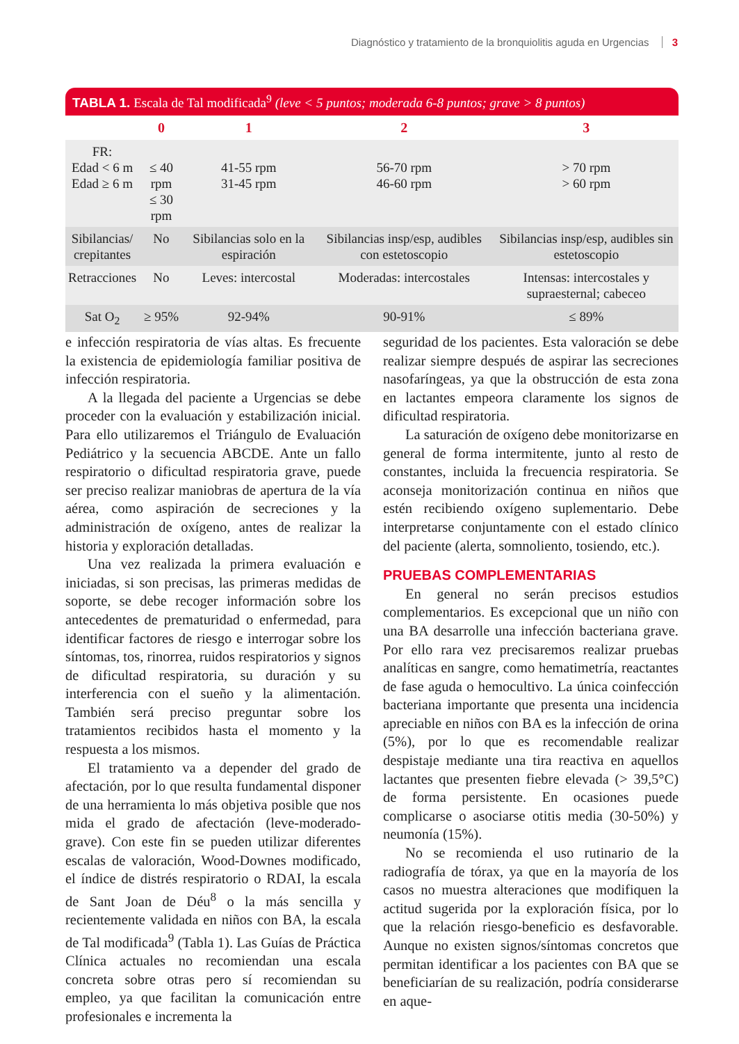Diagnóstico y tratamiento de la bronquiolitis aguda en Urgencias 3
TABLA 1. Escala de Tal modificada<sup>9</sup> (leve < 5 puntos; moderada 6-8 puntos; grave > 8 puntos)
| | 0 | 1 | 2 | 3 |
| --- | --- | --- | --- | --- |
| FR: Edad < 6 m Edad ≥ 6 m | ≤ 40 rpm ≤ 30 rpm | 41-55 rpm 31-45 rpm | 56-70 rpm 46-60 rpm | > 70 rpm > 60 rpm |
| Sibilancias/ crepitantes | No | Sibilancias solo en la espiración | Sibilancias insp/esp, audibles con estetoscopio | Sibilancias insp/esp, audibles sin estetoscopio |
| Retracciones | No | Leves: intercostal | Moderadas: intercostales | Intensas: intercostales y supraesternal; cabeceo |
| Sat O<sub>2</sub> | ≥ 95% | 92-94% | 90-91% | ≤ 89% |
e infección respiratoria de vías altas. Es frecuente la existencia de epidemiología familiar positiva de infección respiratoria.
A la llegada del paciente a Urgencias se debe proceder con la evaluación y estabilización inicial. Para ello utilizaremos el Triángulo de Evaluación Pediátrico y la secuencia ABCDE. Ante un fallo respiratorio o dificultad respiratoria grave, puede ser preciso realizar maniobras de apertura de la vía aérea, como aspiración de secreciones y la administración de oxígeno, antes de realizar la historia y exploración detalladas.
Una vez realizada la primera evaluación e iniciadas, si son precisas, las primeras medidas de soporte, se debe recoger información sobre los antecedentes de prematuridad o enfermedad, para identificar factores de riesgo e interrogar sobre los síntomas, tos, rinorrea, ruidos respiratorios y signos de dificultad respiratoria, su duración y su interferencia con el sueño y la alimentación. También será preciso preguntar sobre los tratamientos recibidos hasta el momento y la respuesta a los mismos.
El tratamiento va a depender del grado de afectación, por lo que resulta fundamental disponer de una herramienta lo más objetiva posible que nos mida el grado de afectación (leve-moderado-grave). Con este fin se pueden utilizar diferentes escalas de valoración, Wood-Downes modificado, el índice de distrés respiratorio o RDAI, la escala de Sant Joan de Déu<sup>8</sup> o la más sencilla y recientemente validada en niños con BA, la escala de Tal modificada<sup>9</sup> (Tabla 1). Las Guías de Práctica Clínica actuales no recomiendan una escala concreta sobre otras pero sí recomiendan su empleo, ya que facilitan la comunicación entre profesionales e incrementa la
seguridad de los pacientes. Esta valoración se debe realizar siempre después de aspirar las secreciones nasofaríngeas, ya que la obstrucción de esta zona en lactantes empeora claramente los signos de dificultad respiratoria.
La saturación de oxígeno debe monitorizarse en general de forma intermitente, junto al resto de constantes, incluida la frecuencia respiratoria. Se aconseja monitorización continua en niños que estén recibiendo oxígeno suplementario. Debe interpretarse conjuntamente con el estado clínico del paciente (alerta, somnoliento, tosiendo, etc.).
PRUEBAS COMPLEMENTARIAS
En general no serán precisos estudios complementarios. Es excepcional que un niño con una BA desarrolle una infección bacteriana grave. Por ello rara vez precisaremos realizar pruebas analíticas en sangre, como hematimetría, reactantes de fase aguda o hemocultivo. La única coinfección bacteriana importante que presenta una incidencia apreciable en niños con BA es la infección de orina (5%), por lo que es recomendable realizar despistaje mediante una tira reactiva en aquellos lactantes que presenten fiebre elevada (> 39,5°C) de forma persistente. En ocasiones puede complicarse o asociarse otitis media (30-50%) y neumonía (15%).
No se recomienda el uso rutinario de la radiografía de tórax, ya que en la mayoría de los casos no muestra alteraciones que modifiquen la actitud sugerida por la exploración física, por lo que la relación riesgo-beneficio es desfavorable. Aunque no existen signos/síntomas concretos que permitan identificar a los pacientes con BA que se beneficiarían de su realización, podría considerarse en aque-